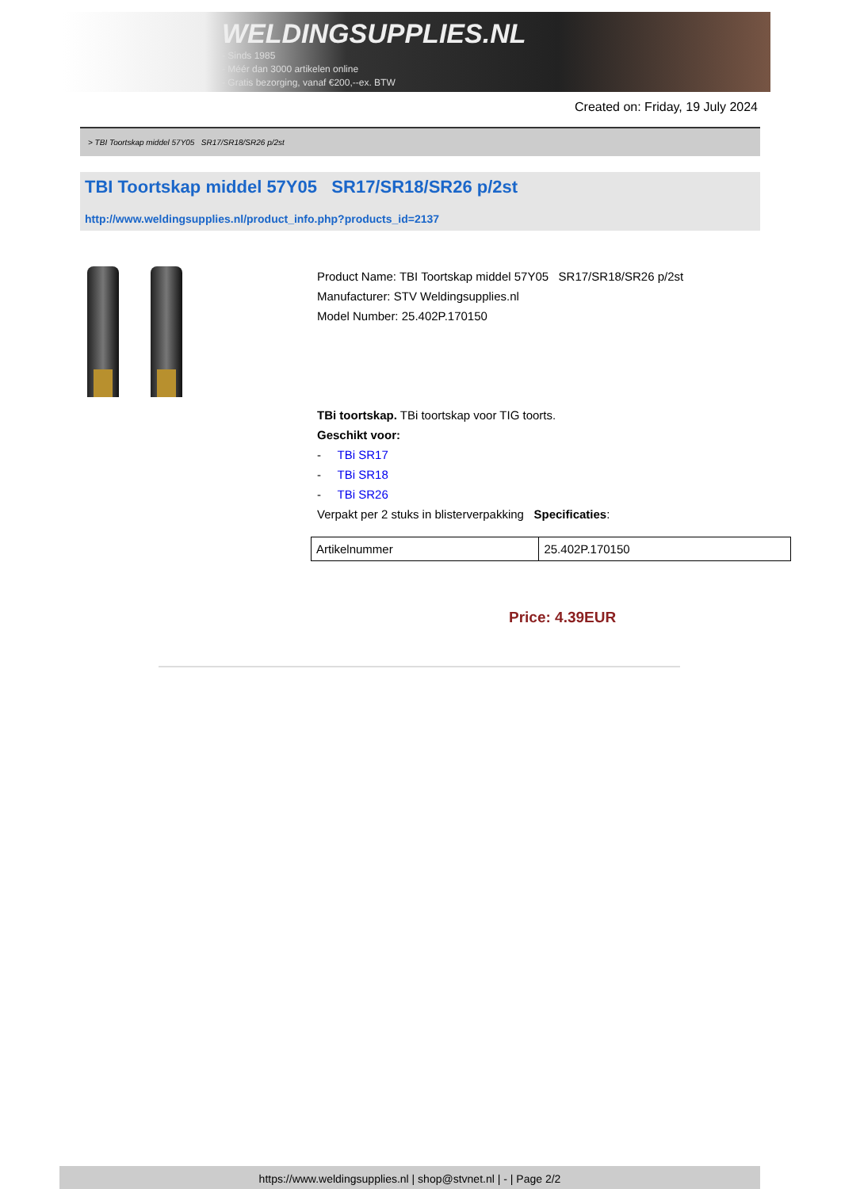WELDINGSUPPLIES.NL
- Sinds 1985
- Méér dan 3000 artikelen online
- Gratis bezorging, vanaf €200,--ex. BTW
Created on: Friday, 19 July 2024
> TBI Toortskap middel 57Y05 SR17/SR18/SR26 p/2st
TBI Toortskap middel 57Y05 SR17/SR18/SR26 p/2st
http://www.weldingsupplies.nl/product_info.php?products_id=2137
Product Name: TBI Toortskap middel 57Y05 SR17/SR18/SR26 p/2st
Manufacturer: STV Weldingsupplies.nl
Model Number: 25.402P.170150
TBi toortskap. TBi toortskap voor TIG toorts.
Geschikt voor:
- TBi SR17
- TBi SR18
- TBi SR26
Verpakt per 2 stuks in blisterverpakking Specificaties:
| Artikelnummer | 25.402P.170150 |
Price: 4.39EUR
https://www.weldingsupplies.nl | shop@stvnet.nl | - | Page 2/2